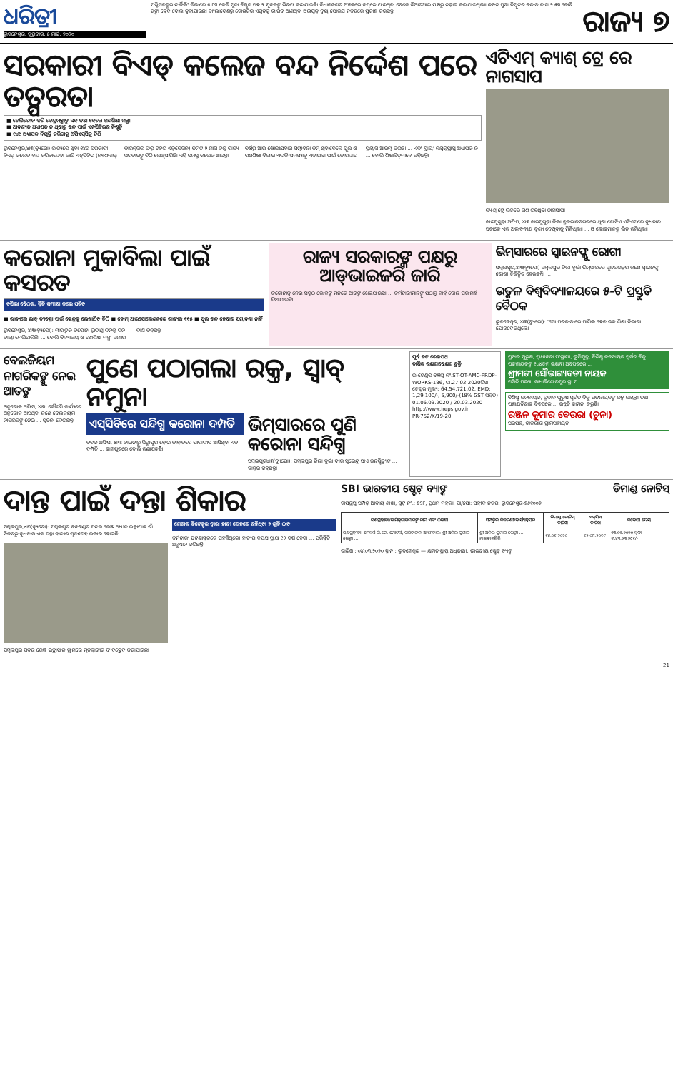ଧରିତ୍ରୀ
ଭୁବନେଶ୍ୱର, ଗୁରୁବାର, ୫ ମାର୍ଚ୍ଚ, ୨୦୨୦
ପଶ୍ଚିମବଙ୍ଗର ଦାର୍ଜିଲିଂ ଜିଲାରେ ୫.୮୩ କେଜି ସୁନା ବିସ୍କୁଟ ସହ ୨ ଯୁବକଙ୍କୁ ଗିରଫ କରାଯାଇଛି। ବିଧାନନଗର ଅଞ୍ଚଳରେ ବସ୍‌ରେ ଯାଉଥିବା ବେଳେ ଡିଆରଆଇ ପକ୍ଷରୁ ଚଢ଼ାଉ କରାଯାଇଥିଲା। ଜବତ ସୁନା ବିସ୍କୁଟର ବଜାର ଦାମ ୨.୫୩ କୋଟି ଟଙ୍କା ହେବ ବୋଲି କୁହାଯାଉଛି। ବାଂଲାଦେଶରୁ ଚୋରିକରି ଏଗୁଡ଼ିକୁ ଭାରତ ଆଣିଥିବା ଅଭିଯୁକ୍ତ ଦ୍ୱୟ ପୋଲିସ ନିକଟରେ ପ୍ରକାଶ କରିଛନ୍ତି।
ରାଜ୍ୟ ୭
ସରକାରୀ ବିଏଡ୍ କଲେଜ ବନ୍ଦ ନିର୍ଦ୍ଦେଶ ପରେ ତତ୍ପରତା
■ ଟେଲିଫୋନ କରି କେନ୍ଦ୍ରମନ୍ତ୍ରୀଙ୍କ ସହ କଥା ହେଲେ ଗଣଶିକ୍ଷା ମନ୍ତ୍ରୀ
■ ଆବଶ୍ୟକ ଅଧ୍ୟାପକ ନ ଥିବାରୁ ବନ୍ଦ ପାଇଁ ଏନ୍‌ସିଟିଇର ନିଷ୍ପତ୍ତି
■ ୧୪୯ ଅଧ୍ୟାପକ ନିଯୁକ୍ତି କରିବାକୁ ଓପିଏସ୍‌ସିକୁ ଚିଠି
ଭୁବନେଶ୍ୱର,୪।୩(ବ୍ୟୁରୋ) ରାଜ୍ୟରେ ଥିବା ୧୪ଟି ସରକାରୀ ବିଏଡ୍ କଲେଜ ବନ୍ଦ କରିବାଦେବା ଲାଗି ଏନ୍‌ସିଟିଇ (ନ୍ୟାଶନାଲ୍ କାଉନ୍‌ସିଲ ଫର୍ ଟିଚର ଏଜୁକେସନ) କମିଟି ୨ ମାସ ତଳୁ ରାଜ୍ୟ ସରକାରଙ୍କୁ ଚିଠି ଲେଖିସାରିଛି। ଏହି ସମସ୍ତ କଲେଜ ଆସନ୍ତା ବର୍ଷରୁ ଆଉ ଖୋଲାଯିବାର ସମ୍ଭାବନା କମ୍ ଥିବାବେଳେ ସ୍କୁଲ ଓ ଗଣଶିକ୍ଷା ବିଭାଗ ଏଭଳି ସମସ୍ୟାକୁ ଏଡ଼ାଇବା ପାଇଁ ଜୋରଦାର ପ୍ରୟାସ ଆରମ୍ଭ କରିଛି। ... ଏବଂ ସ୍ଥାୟୀ ନିଯୁକ୍ତିପ୍ରାପ୍ତ ଅଧ୍ୟାପକ ନ ... ବୋଲି ଶିକ୍ଷାବିତ୍‌ମାନେ କହିଛନ୍ତି।
ଏଟିଏମ୍ କ୍ୟାଶ୍ ଟ୍ରେ ରେ ନାଗସାପ
କ୍ୟାଶ୍ ଟ୍ରେ ଭିତରେ ପଶି ରହିଥିବା ନାଗସାପ।
ଖାରସୁଗୁଡ଼ା ଅଫିସ, ୪।୩ ଝାରସୁଗୁଡ଼ା ଜିଲା ବ୍ରଜରାଜନଗରରେ ଥିବା ଗୋଟିଏ ଏଟିଏମ୍‌ରେ ବୁଧବାର ସକାଳେ ଏକ ଅଭାବନୀୟ ଦୃଶ୍ୟ ଦେଖିବାକୁ ମିଳିଥିଲା। ... ଓ ଲୋକମାନଙ୍କ ଭିଡ ଜମିଥିଲା।
କରୋନା ମୁକାବିଲା ପାଇଁ କସରତ
ବସିଲା ବୈଠକ, ସ୍ଥିତି ସମୀକ୍ଷା କଲେ ସଚିବ
■ ରାଜ୍ୟରେ ଲାବ୍ ବ୍ୟବସ୍ଥା ପାଇଁ କେନ୍ଦ୍ରକୁ ଲେଖାଯିବ ଚିଠି ■ ହୋମ୍ ଆଇସୋଲେଶନରେ ରାଜ୍ୟର ୧୧୫ ■ ସ୍କୁଲ ବନ୍ଦ ହେବାର ସମ୍ଭାବନା ନାହିଁ
ଭୁବନେଶ୍ୱର, ୪।୩(ବ୍ୟୁରୋ): ମାରାତ୍ମକ କରୋନା ଭୂତାଣୁ ଦିନକୁ ଦିନ କାୟା ମେଲିଚାଲିଛି। ... ବୋଲି ବିଦ୍ୟାଳୟ ଓ ଗଣଶିକ୍ଷା ମନ୍ତ୍ରୀ ସମୀର ଦାଶ କହିଛନ୍ତି।
ରାଜ୍ୟ ସରକାରଙ୍କ ପକ୍ଷରୁ ଆଡ୍‌ଭାଇଜରି ଜାରି
କରୋନାକୁ ନେଇ ସବୁଠି ଲୋକଙ୍କ ମନରେ ଆତଙ୍କ ଖେଳିଯାଇଛି। ... କର୍ମଚାରୀମାନଙ୍କୁ ପଠାନ୍ତୁ ନାହିଁ ବୋଲି ପରାମର୍ଶ ଦିଆଯାଇଛି।
ଭିମ୍‌ସାରରେ ସ୍ୱାଇନଫ୍ଲୁ ରୋଗୀ
ସମ୍ବଲପୁର,୪।୩(ବ୍ୟୁରୋ) ସମ୍ବଲପୁର ଜିଲା ବୁର୍ଲା ଭିମ୍‌ସାରରେ ସୁନ୍ଦରଗଡ଼ର ଜଣେ ସ୍ୱାଇନଫ୍ଲୁ ରୋଗୀ ଚିକିତ୍ସିତ ହେଉଛନ୍ତି। ...
ଉତ୍କଳ ବିଶ୍ୱବିଦ୍ୟାଳୟରେ ୫-ଟି ପ୍ରସ୍ତୁତି ବୈଠକ
ଭୁବନେଶ୍ୱର, ୪।୩(ବ୍ୟୁରୋ): 'ମୋ ସରକାର'ରେ ସାମିଲ ହେବ ଉଚ୍ଚ ଶିକ୍ଷା ବିଭାଗ। ... ଯୋଗଦେଇଥିଲେ।
ବେଲଜିୟମ ନାଗରିକଙ୍କୁ ନେଇ ଆତଙ୍କ
ଅନୁଗୋଳ ଅଫିସ, ୪।୩: କୌଣସି କାର୍ଯ୍ୟରେ ଅନୁଗୋଳ ଆସିଥିବା ଜଣେ ବେଲଜିୟମ ନାଗରିକଙ୍କୁ ନେଇ ... ସୂଚନା ଦେଇଛନ୍ତି।
ପୁଣେ ପଠାଗଲା ରକ୍ତ, ସ୍ୱାବ୍ ନମୁନା
ଏସ୍‌ସିବିରେ ସନ୍ଦିଗ୍ଧ କରୋନା ଦମ୍ପତି
କଟକ ଅଫିସ, ୪।୩: ଚାଇନାରୁ ସିଙ୍ଗାପୁର ହୋଇ ଜାହାଜରେ ପାରାଦୀପ ଆସିଥିବା ଏକ ଦମ୍ପତି ... କାନପୁରରେ ବୋଲି ଜଣାପଡ଼ିଛି।
ଭିମ୍‌ସାରରେ ପୁଣି କରୋନା ସନ୍ଦିଗ୍ଧ
ସମ୍ବଲପୁର୪।୩(ବ୍ୟୁରୋ): ସମ୍ବଲପୁର ଜିଲା ବୁର୍ଲା ବୀର ସୁରେନ୍ଦ୍ର ସାଏ ଇନ୍‌ଷ୍ଟିଚ୍ୟୁଟ୍ ... ଡାକ୍ତର କହିଛନ୍ତି।
ପୂର୍ବ ତଟ ରେଳପଥ
ବାର୍ଷିକ ରକ୍ଷଣାବେକ୍ଷଣ ଚୁକ୍ତି
ଇ-ଟେଣ୍ଡର ବିଜ୍ଞପ୍ତି ନଂ.ST-OT-AMC-PRDP-WORKS-186, ତା.27.02.2020ରିଖ
ଟେଣ୍ଡର ମୂଲ୍ୟ: 64,54,721.02, EMD: 1,29,100/-, 5,900/-(18% GST ସହିତ)
01.06.03.2020 / 20.03.2020
http://www.ireps.gov.in
PR-752/K/19-20
ପ୍ରବାଦ ପୁରୁଷ, ସ୍ୱାଧୀନତା ସଂଗ୍ରାମୀ, ଭୂମିପୁତ୍ର, ବିଶିଷ୍ଟ ଜନନାୟକ ସ୍ୱର୍ଗତ ବିଜୁ ପଟ୍ଟନାୟକଙ୍କ ୧୦୪ତମ ଜୟନ୍ତୀ ଅବସରରେ ...
ଶ୍ରୀମତୀ ସୌଭାଗ୍ୟବତୀ ନାୟକ
ସମିତି ସଭ୍ୟା, ରାଧାକିଶୋରପୁର ଗ୍ରା.ପ.
ବିଶିଷ୍ଟ ଜନନାୟକ, ପ୍ରବାଦ ପୁରୁଷ ସ୍ୱର୍ଗତ ବିଜୁ ପଟ୍ଟନାୟକଙ୍କ ଜନ୍ମ ଜୟନ୍ତୀ ତଥା ପଞ୍ଚାୟତିରାଜ ଦିବସରେ ... ଉନ୍ନତି କାମନା କରୁଛି।
ରଞ୍ଜନ କୁମାର ବେଉରା (ଚୁନା)
ସରପଞ୍ଚ, ତାଳଭାଗ ଗ୍ରାମପଞ୍ଚାୟତ
ଦାନ୍ତ ପାଇଁ ଦନ୍ତା ଶିକାର
ସମ୍ବଲପୁର,୪।୩(ବ୍ୟୁରୋ): ସମ୍ବଲପୁର ବନଖଣ୍ଡର ସଦର ରେଞ୍ଜ ଅଧୀନ ଇଚ୍ଛାପାଳ ଗାଁ ନିକଟରୁ ବୁଧବାର ଏକ ଦନ୍ତା ହାତୀର ମୃତଦେହ ଉଦ୍ଧାର ହୋଇଛି।
ସମ୍ବଲପୁର ସଦର ରେଞ୍ଜ ଇଚ୍ଛାପାଳ ଗ୍ରାମରେ ମୃତହାତୀର ବ୍ୟବଚ୍ଛେଦ କରାଯାଉଛି।
ମେଟାଲ ଡିଟେକ୍ଟର ଦ୍ୱାରା ହାତୀ ଦେହରେ ରହିଥିବା ୨ ଗୁଳି ଠାବ
କର୍ମଚାରୀ ଘଟଣାସ୍ଥଳରେ ପହଞ୍ଚିଥିଲେ। ହାତୀର ବୟସ ପ୍ରାୟ ୧୨ ବର୍ଷ ହେବ। ... ପରିସ୍ଥିତି ଅନୁଧ୍ୟାନ କରିଛନ୍ତି।
SBI ଭାରତୀୟ ଷ୍ଟେଟ୍ ବ୍ୟାଙ୍କ ଡିମାଣ୍ଡ ନୋଟିସ୍
ଚାପଗ୍ରସ୍ତ ସମ୍ପତ୍ତି ଆଦାୟ ଶାଖା, ପ୍ଲଟ୍ ନଂ.: ୭୨୮, ପ୍ରଥମ ମହଲା, ସା/ପୋ: ସହୀଦ ନଗର, ଭୁବନେଶ୍ୱର-୭୫୧୦୦୭
| ଋଣଗ୍ରହୀତା/ଜାମିନ୍‌ଦାରମାନଙ୍କ ନାମ ଏବଂ ଠିକଣା | ସମ୍ପତ୍ତିର ବିବରଣୀ/କାର୍ଯ୍ୟାନ୍ୱୟନ | ଡିମାଣ୍ଡ ନୋଟିସ୍ ତାରିଖ | ଏନ୍‌ପିଏ ତାରିଖ | ବକେୟା ଦେୟ |
| --- | --- | --- | --- | --- |
| ଋଣଗ୍ରହୀତା: ମେସର୍ସ ପି.କେ. ମୋଟର୍ସ, ପରିଚାଳନା ଅଂଶୀଦାର: ଶ୍ରୀ ଅନିଲ କୁମାର ଲେଙ୍କା ... | ଶ୍ରୀ ଅନିଲ କୁମାର ଲେଙ୍କା ... ମାଲକାନଗିରି | ୧୪.୦୧.୨୦୨୦ | ୧୨.୦୮.୨୦୧୯ | ୧୩.୦୧.୨୦୨୦ ସୁଦ୍ଧା ଟ.୪୩,୨୩,୭୯୧/- |
ତାରିଖ : ୦୪.୦୩.୨୦୨୦ ସ୍ଥାନ : ଭୁବନେଶ୍ୱର — କ୍ଷମତାପ୍ରାପ୍ତ ଅଧିକାରୀ, ଭାରତୀୟ ଷ୍ଟେଟ୍ ବ୍ୟାଙ୍କ
21